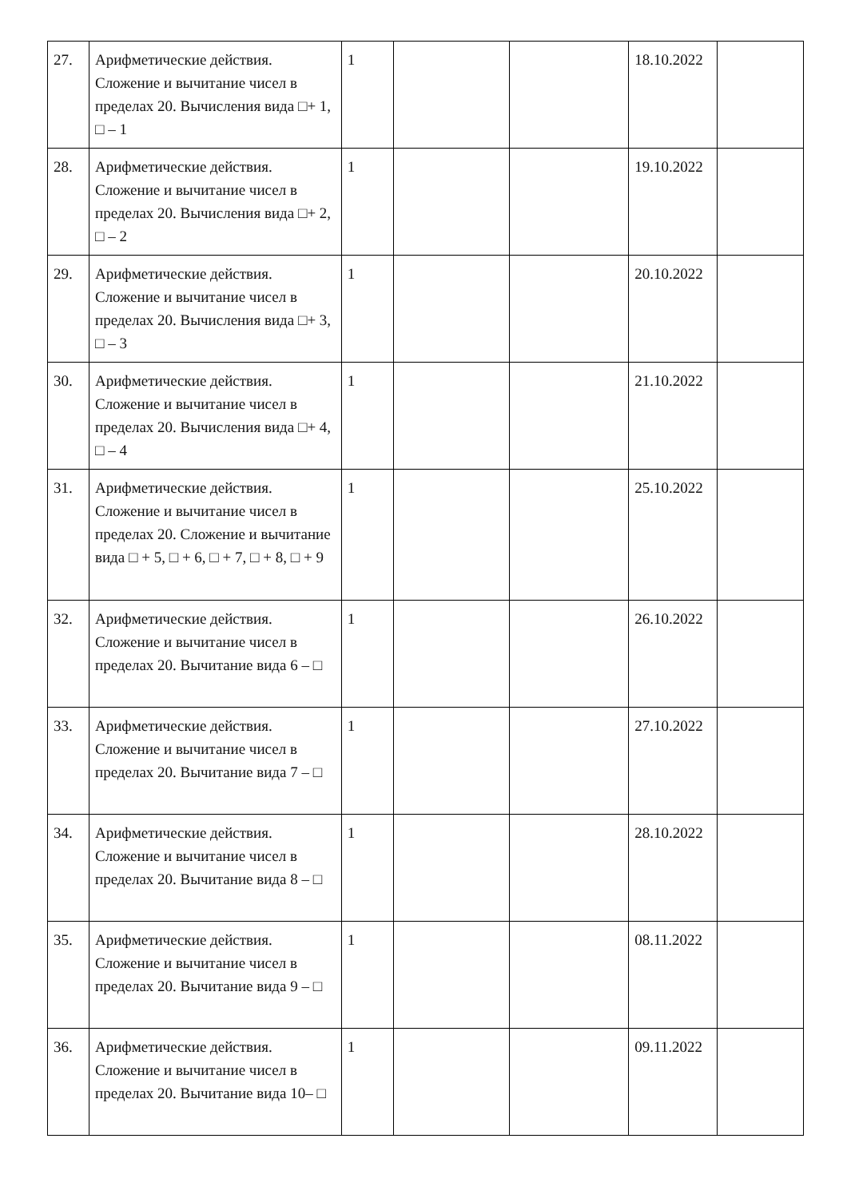| 27. | Арифметические действия. Сложение и вычитание чисел в пределах 20. Вычисления вида □+ 1, □ – 1 | 1 | | | 18.10.2022 | |
| 28. | Арифметические действия. Сложение и вычитание чисел в пределах 20. Вычисления вида □+ 2, □ – 2 | 1 | | | 19.10.2022 | |
| 29. | Арифметические действия. Сложение и вычитание чисел в пределах 20. Вычисления вида □+ 3, □ – 3 | 1 | | | 20.10.2022 | |
| 30. | Арифметические действия. Сложение и вычитание чисел в пределах 20. Вычисления вида □+ 4, □ – 4 | 1 | | | 21.10.2022 | |
| 31. | Арифметические действия. Сложение и вычитание чисел в пределах 20. Сложение и вычитание вида □ + 5, □ + 6, □ + 7, □ + 8, □ + 9 | 1 | | | 25.10.2022 | |
| 32. | Арифметические действия. Сложение и вычитание чисел в пределах 20. Вычитание вида 6 – □ | 1 | | | 26.10.2022 | |
| 33. | Арифметические действия. Сложение и вычитание чисел в пределах 20. Вычитание вида 7 – □ | 1 | | | 27.10.2022 | |
| 34. | Арифметические действия. Сложение и вычитание чисел в пределах 20. Вычитание вида 8 – □ | 1 | | | 28.10.2022 | |
| 35. | Арифметические действия. Сложение и вычитание чисел в пределах 20. Вычитание вида 9 – □ | 1 | | | 08.11.2022 | |
| 36. | Арифметические действия. Сложение и вычитание чисел в пределах 20. Вычитание вида 10– □ | 1 | | | 09.11.2022 | |